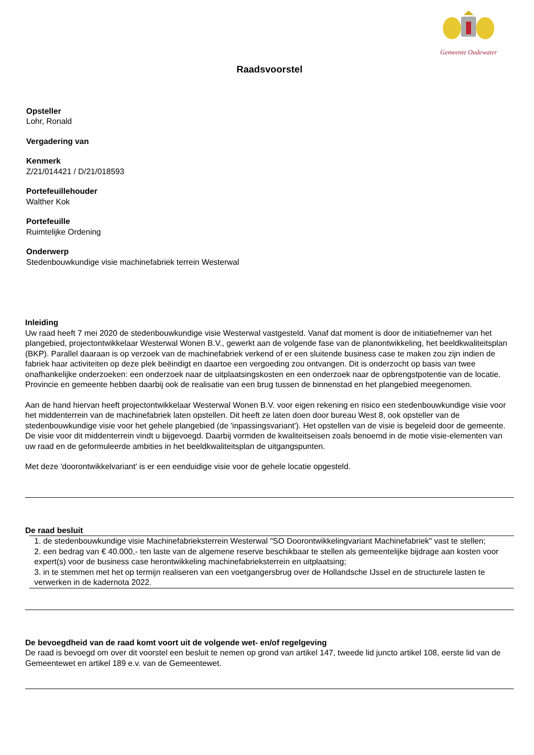Gemeente Oudewater
Raadsvoorstel
Opsteller
Lohr, Ronald
Vergadering van
Kenmerk
Z/21/014421 / D/21/018593
Portefeuillehouder
Walther Kok
Portefeuille
Ruimtelijke Ordening
Onderwerp
Stedenbouwkundige visie machinefabriek terrein Westerwal
Inleiding
Uw raad heeft 7 mei 2020 de stedenbouwkundige visie Westerwal vastgesteld. Vanaf dat moment is door de initiatiefnemer van het plangebied, projectontwikkelaar Westerwal Wonen B.V., gewerkt aan de volgende fase van de planontwikkeling, het beeldkwaliteitsplan (BKP). Parallel daaraan is op verzoek van de machinefabriek verkend of er een sluitende business case te maken zou zijn indien de fabriek haar activiteiten op deze plek beëindigt en daartoe een vergoeding zou ontvangen. Dit is onderzocht op basis van twee onafhankelijke onderzoeken: een onderzoek naar de uitplaatsingskosten en een onderzoek naar de opbrengstpotentie van de locatie. Provincie en gemeente hebben daarbij ook de realisatie van een brug tussen de binnenstad en het plangebied meegenomen.
Aan de hand hiervan heeft projectontwikkelaar Westerwal Wonen B.V. voor eigen rekening en risico een stedenbouwkundige visie voor het middenterrein van de machinefabriek laten opstellen. Dit heeft ze laten doen door bureau West 8, ook opsteller van de stedenbouwkundige visie voor het gehele plangebied (de 'inpassingsvariant'). Het opstellen van de visie is begeleid door de gemeente. De visie voor dit middenterrein vindt u bijgevoegd. Daarbij vormden de kwaliteitseisen zoals benoemd in de motie visie-elementen van uw raad en de geformuleerde ambities in het beeldkwaliteitsplan de uitgangspunten.
Met deze 'doorontwikkelvariant' is er een eenduidige visie voor de gehele locatie opgesteld.
De raad besluit
1. de stedenbouwkundige visie Machinefabrieksterrein Westerwal "SO Doorontwikkelingvariant Machinefabriek" vast te stellen;
2. een bedrag van € 40.000,- ten laste van de algemene reserve beschikbaar te stellen als gemeentelijke bijdrage aan kosten voor expert(s) voor de business case herontwikkeling machinefabrieksterrein en uitplaatsing;
3. in te stemmen met het op termijn realiseren van een voetgangersbrug over de Hollandsche IJssel en de structurele lasten te verwerken in de kadernota 2022.
De bevoegdheid van de raad komt voort uit de volgende wet- en/of regelgeving
De raad is bevoegd om over dit voorstel een besluit te nemen op grond van artikel 147, tweede lid juncto artikel 108, eerste lid van de Gemeentewet en artikel 189 e.v. van de Gemeentewet.